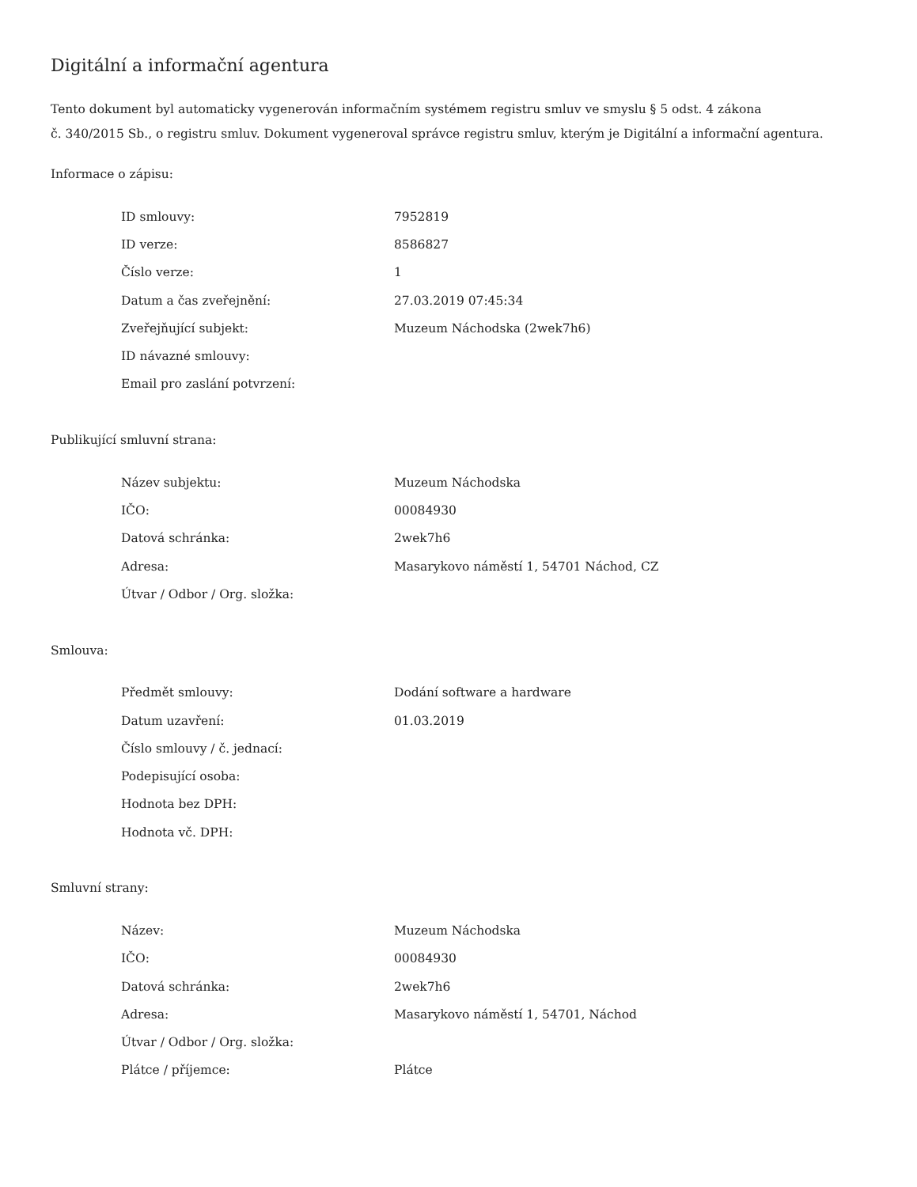Digitální a informační agentura
Tento dokument byl automaticky vygenerován informačním systémem registru smluv ve smyslu § 5 odst. 4 zákona
č. 340/2015 Sb., o registru smluv. Dokument vygeneroval správce registru smluv, kterým je Digitální a informační agentura.
Informace o zápisu:
| ID smlouvy: | 7952819 |
| ID verze: | 8586827 |
| Číslo verze: | 1 |
| Datum a čas zveřejnění: | 27.03.2019 07:45:34 |
| Zveřejňující subjekt: | Muzeum Náchodska (2wek7h6) |
| ID návazné smlouvy: | |
| Email pro zaslání potvrzení: | |
Publikující smluvní strana:
| Název subjektu: | Muzeum Náchodska |
| IČO: | 00084930 |
| Datová schránka: | 2wek7h6 |
| Adresa: | Masarykovo náměstí 1, 54701 Náchod, CZ |
| Útvar / Odbor / Org. složka: | |
Smlouva:
| Předmět smlouvy: | Dodání software a hardware |
| Datum uzavření: | 01.03.2019 |
| Číslo smlouvy / č. jednací: | |
| Podepisující osoba: | |
| Hodnota bez DPH: | |
| Hodnota vč. DPH: | |
Smluvní strany:
| Název: | Muzeum Náchodska |
| IČO: | 00084930 |
| Datová schránka: | 2wek7h6 |
| Adresa: | Masarykovo náměstí 1, 54701, Náchod |
| Útvar / Odbor / Org. složka: | |
| Plátce / příjemce: | Plátce |